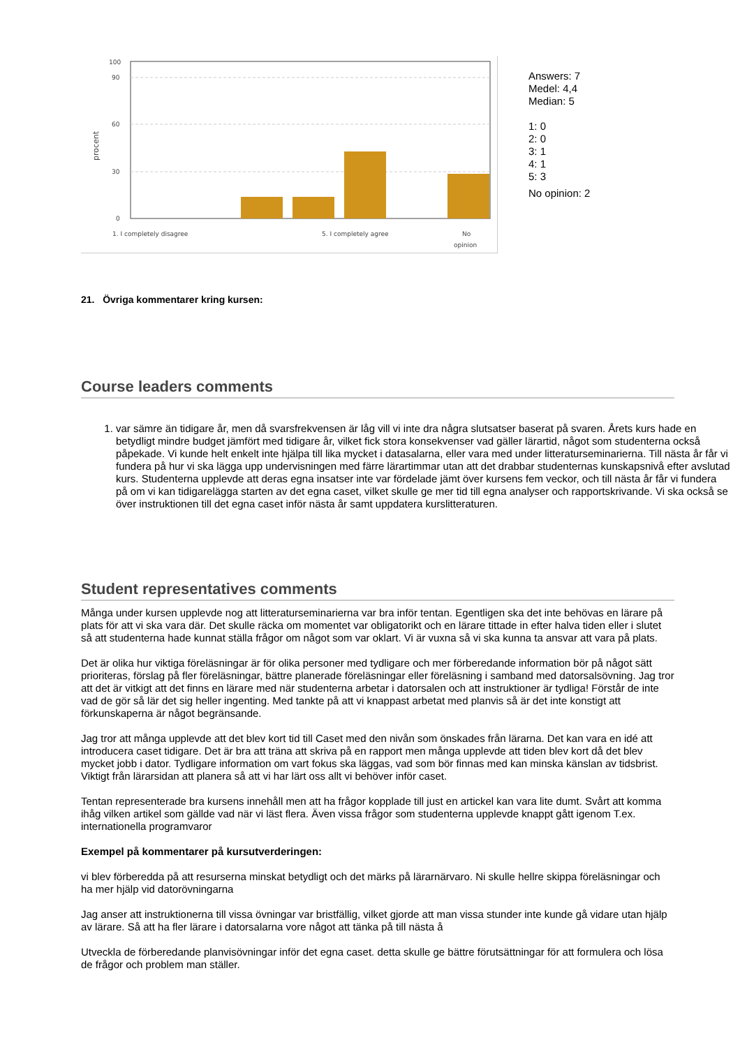100
90
60
30
0
procent
1. I completely disagree
5. I completely agree
No
opinion
Answers: 7
Medel: 4,4
Median: 5
1: 0
2: 0
3: 1
4: 1
5: 3
No opinion: 2
21. Övriga kommentarer kring kursen:
Course leaders comments
1. var sämre än tidigare år, men då svarsfrekvensen är låg vill vi inte dra några slutsatser baserat på svaren. Årets kurs hade en betydligt mindre budget jämfört med tidigare år, vilket fick stora konsekvenser vad gäller lärartid, något som studenterna också påpekade. Vi kunde helt enkelt inte hjälpa till lika mycket i datasalarna, eller vara med under litteraturseminarierna. Till nästa år får vi fundera på hur vi ska lägga upp undervisningen med färre lärartimmar utan att det drabbar studenternas kunskapsnivå efter avslutad kurs. Studenterna upplevde att deras egna insatser inte var fördelade jämt över kursens fem veckor, och till nästa år får vi fundera på om vi kan tidigarelägga starten av det egna caset, vilket skulle ge mer tid till egna analyser och rapportskrivande. Vi ska också se över instruktionen till det egna caset inför nästa år samt uppdatera kurslitteraturen.
Student representatives comments
Många under kursen upplevde nog att litteraturseminarierna var bra inför tentan. Egentligen ska det inte behövas en lärare på plats för att vi ska vara där. Det skulle räcka om momentet var obligatorikt och en lärare tittade in efter halva tiden eller i slutet så att studenterna hade kunnat ställa frågor om något som var oklart. Vi är vuxna så vi ska kunna ta ansvar att vara på plats.
Det är olika hur viktiga föreläsningar är för olika personer med tydligare och mer förberedande information bör på något sätt prioriteras, förslag på fler föreläsningar, bättre planerade föreläsningar eller föreläsning i samband med datorsalsövning. Jag tror att det är vitkigt att det finns en lärare med när studenterna arbetar i datorsalen och att instruktioner är tydliga! Förstår de inte vad de gör så lär det sig heller ingenting. Med tankte på att vi knappast arbetat med planvis så är det inte konstigt att förkunskaperna är något begränsande.
Jag tror att många upplevde att det blev kort tid till Caset med den nivån som önskades från lärarna. Det kan vara en idé att introducera caset tidigare. Det är bra att träna att skriva på en rapport men många upplevde att tiden blev kort då det blev mycket jobb i dator. Tydligare information om vart fokus ska läggas, vad som bör finnas med kan minska känslan av tidsbrist. Viktigt från lärarsidan att planera så att vi har lärt oss allt vi behöver inför caset.
Tentan representerade bra kursens innehåll men att ha frågor kopplade till just en artickel kan vara lite dumt. Svårt att komma ihåg vilken artikel som gällde vad när vi läst flera. Även vissa frågor som studenterna upplevde knappt gått igenom T.ex. internationella programvaror
Exempel på kommentarer på kursutverderingen:
vi blev förberedda på att resurserna minskat betydligt och det märks på lärarnärvaro. Ni skulle hellre skippa föreläsningar och ha mer hjälp vid datorövningarna
Jag anser att instruktionerna till vissa övningar var bristfällig, vilket gjorde att man vissa stunder inte kunde gå vidare utan hjälp av lärare. Så att ha fler lärare i datorsalarna vore något att tänka på till nästa å
Utveckla de förberedande planvisövningar inför det egna caset. detta skulle ge bättre förutsättningar för att formulera och lösa de frågor och problem man ställer.